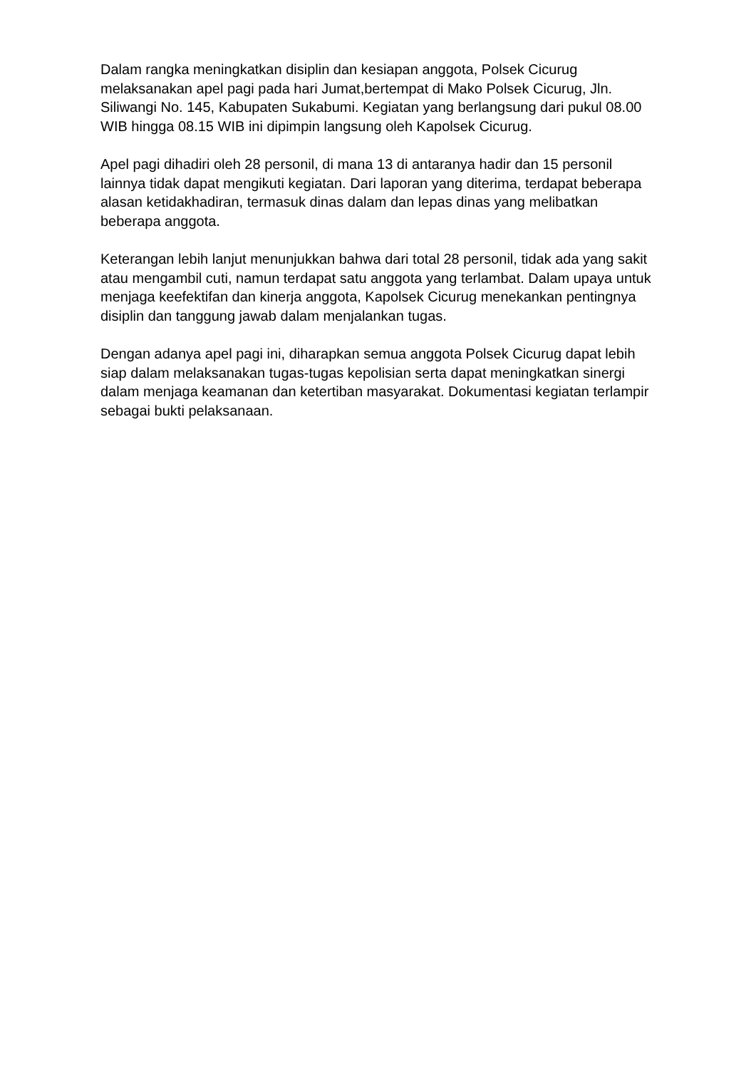Dalam rangka meningkatkan disiplin dan kesiapan anggota, Polsek Cicurug melaksanakan apel pagi pada hari Jumat,bertempat di Mako Polsek Cicurug, Jln. Siliwangi No. 145, Kabupaten Sukabumi. Kegiatan yang berlangsung dari pukul 08.00 WIB hingga 08.15 WIB ini dipimpin langsung oleh Kapolsek Cicurug.
Apel pagi dihadiri oleh 28 personil, di mana 13 di antaranya hadir dan 15 personil lainnya tidak dapat mengikuti kegiatan. Dari laporan yang diterima, terdapat beberapa alasan ketidakhadiran, termasuk dinas dalam dan lepas dinas yang melibatkan beberapa anggota.
Keterangan lebih lanjut menunjukkan bahwa dari total 28 personil, tidak ada yang sakit atau mengambil cuti, namun terdapat satu anggota yang terlambat. Dalam upaya untuk menjaga keefektifan dan kinerja anggota, Kapolsek Cicurug menekankan pentingnya disiplin dan tanggung jawab dalam menjalankan tugas.
Dengan adanya apel pagi ini, diharapkan semua anggota Polsek Cicurug dapat lebih siap dalam melaksanakan tugas-tugas kepolisian serta dapat meningkatkan sinergi dalam menjaga keamanan dan ketertiban masyarakat. Dokumentasi kegiatan terlampir sebagai bukti pelaksanaan.